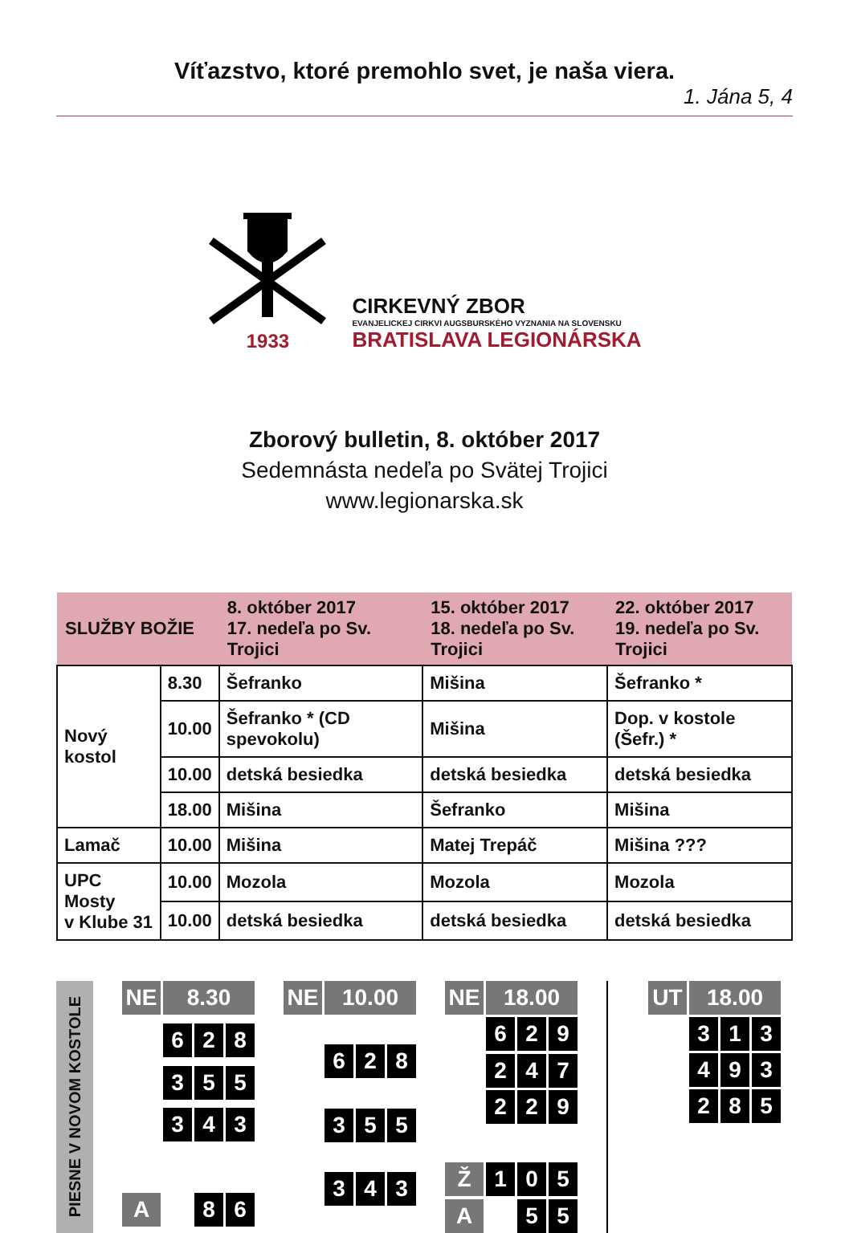Víťazstvo, ktoré premohlo svet, je naša viera.
1. Jána 5, 4
1933
CIRKEVNÝ ZBOR
EVANJELICKEJ CIRKVI AUGSBURSKÉHO VYZNANIA NA SLOVENSKU
BRATISLAVA LEGIONÁRSKA
Zborový bulletin, 8. október 2017
Sedemnásta nedeľa po Svätej Trojici
www.legionarska.sk
| SLUŽBY BOŽIE | | 8. október 2017 17. nedeľa po Sv. Trojici | 15. október 2017 18. nedeľa po Sv. Trojici | 22. október 2017 19. nedeľa po Sv. Trojici |
| --- | --- | --- | --- | --- |
| Nový kostol | 8.30 | Šefranko | Mišina | Šefranko * |
| | 10.00 | Šefranko * (CD spevokolu) | Mišina | Dop. v kostole (Šefr.) * |
| | 10.00 | detská besiedka | detská besiedka | detská besiedka |
| | 18.00 | Mišina | Šefranko | Mišina |
| Lamač | 10.00 | Mišina | Matej Trepáč | Mišina ??? |
| UPC Mosty v Klube 31 | 10.00 | Mozola | Mozola | Mozola |
| | 10.00 | detská besiedka | detská besiedka | detská besiedka |
PIESNE V NOVOM KOSTOLE
NE
8.30
6
2
8
3
5
5
3
4
3
A
8
6
NE
10.00
6
2
8
3
5
5
3
4
3
NE
18.00
6
2
9
2
4
7
2
2
9
Ž
1
0
5
A
5
5
UT
18.00
3
1
3
4
9
3
2
8
5